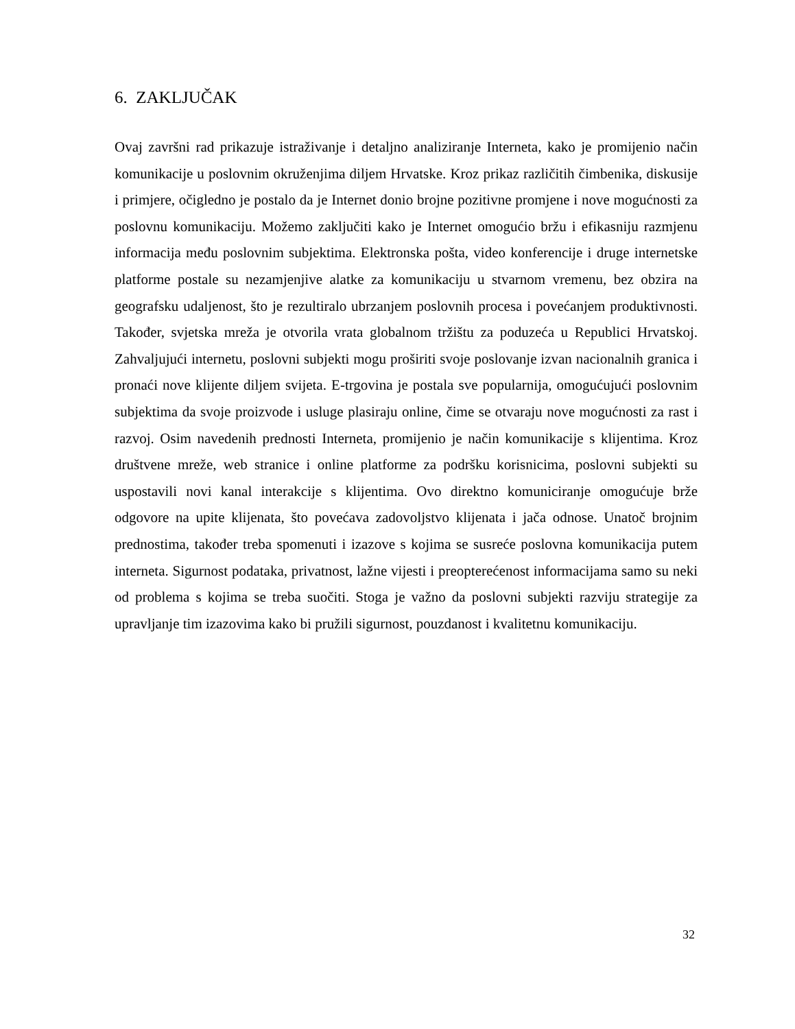6. ZAKLJUČAK
Ovaj završni rad prikazuje istraživanje i detaljno analiziranje Interneta, kako je promijenio način komunikacije u poslovnim okruženjima diljem Hrvatske. Kroz prikaz različitih čimbenika, diskusije i primjere, očigledno je postalo da je Internet donio brojne pozitivne promjene i nove mogućnosti za poslovnu komunikaciju. Možemo zaključiti kako je Internet omogućio bržu i efikasniju razmjenu informacija među poslovnim subjektima. Elektronska pošta, video konferencije i druge internetske platforme postale su nezamjenjive alatke za komunikaciju u stvarnom vremenu, bez obzira na geografsku udaljenost, što je rezultiralo ubrzanjem poslovnih procesa i povećanjem produktivnosti. Također, svjetska mreža je otvorila vrata globalnom tržištu za poduzeća u Republici Hrvatskoj. Zahvaljujući internetu, poslovni subjekti mogu proširiti svoje poslovanje izvan nacionalnih granica i pronaći nove klijente diljem svijeta. E-trgovina je postala sve popularnija, omogućujući poslovnim subjektima da svoje proizvode i usluge plasiraju online, čime se otvaraju nove mogućnosti za rast i razvoj. Osim navedenih prednosti Interneta, promijenio je način komunikacije s klijentima. Kroz društvene mreže, web stranice i online platforme za podršku korisnicima, poslovni subjekti su uspostavili novi kanal interakcije s klijentima. Ovo direktno komuniciranje omogućuje brže odgovore na upite klijenata, što povećava zadovoljstvo klijenata i jača odnose. Unatoč brojnim prednostima, također treba spomenuti i izazove s kojima se susreće poslovna komunikacija putem interneta. Sigurnost podataka, privatnost, lažne vijesti i preopterećenost informacijama samo su neki od problema s kojima se treba suočiti. Stoga je važno da poslovni subjekti razviju strategije za upravljanje tim izazovima kako bi pružili sigurnost, pouzdanost i kvalitetnu komunikaciju.
32